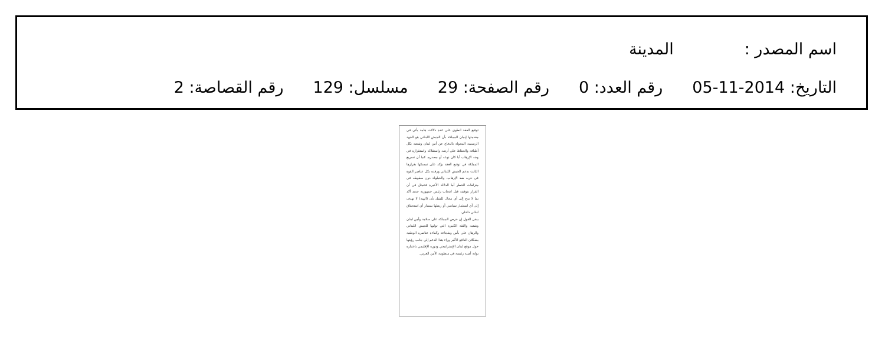اسم المصدر : المدينة
التاريخ: 2014-11-05 رقم العدد: 0 رقم الصفحة: 29 مسلسل: 129 رقم القصاصة: 2
توقيع العقد انطوى على عدة دلالات هامة يأتي في مقدمتها إيمان المملكة بأن الجيش اللبناني هو الجهة الرسمية المخولة بالدفاع عن أمن لبنان وشعبه بكل أطيافه والحفاظ على أرضه واستقلاله واستقراره في وجه الإرهاب أيا كان نوعه أو مصدره. كما أن تسريع المملكة في توقيع العقد يؤكد على تمسكها بقرارها الثابت بدعم الجيش اللبناني ورفده بكل عناصر القوة في حربه ضد الإرهاب، والحيلولة دون سقوطه في منزلقات الخطر أما الدلالة الأخيرة فتتمثل في أن القرار بتوقيته قبل انتخاب رئيس جمهورية جديد أكد بما لا يدع إلى أي مجال للشك بأن (الهبة) لا تهدف إلى أي استثمار سياسي أو ربطها بمسار أي استحقاق لبناني داخلي.
يبقى القول إن حرص المملكة على سلامة وأمن لبنان وشعبه والثقة الكبيرة التي توليها للجيش اللبناني والرهان على بأس وشجاعة وكفاءة عناصره الوطنية يشكلان الدافع الأكبر وراء هذا الدعم إلى جانب رؤيتها حول موقع لبنان الإستراتيجي ودوره الإقليمي باعتباره بوابة أمنية رئيسة في منظومة الأمن العربي.